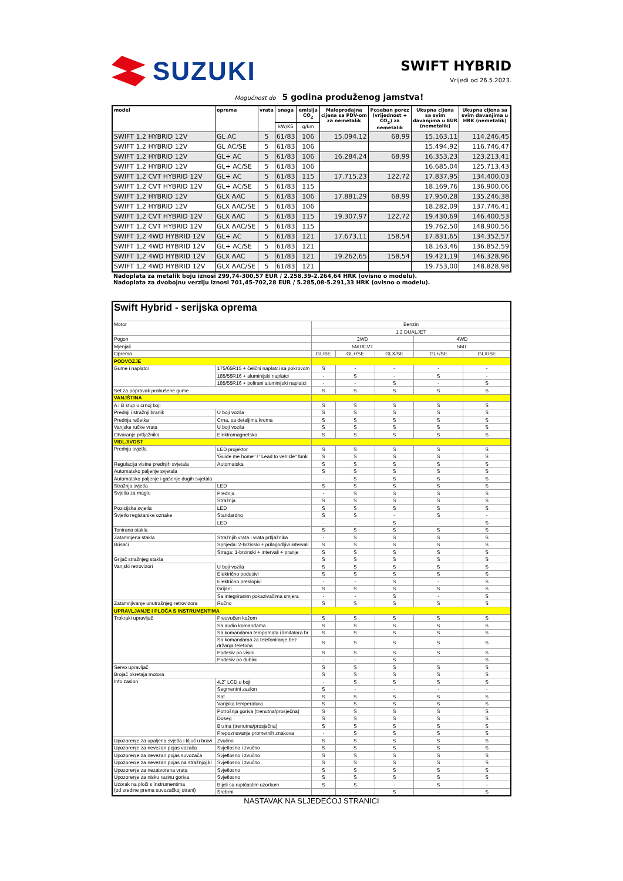SUZUKI
SWIFT HYBRID
Vrijedi od 26.5.2023.
Mogućnost do 5 godina produženog jamstva!
| model | oprema | vrata | snaga | emisija CO<sub>2</sub> | Maloprodajna cijena sa PDV-om za nemetalik | Poseban porez (vrijednost + CO<sub>2</sub>) za nemetalik | Ukupna cijena sa svim davanjima u EUR (nemetalik) | Ukupna cijena sa svim davanjima u HRK (nemetalik) |
| --- | --- | --- | --- | --- | --- | --- | --- | --- |
| | | | kW/KS | g/km | | | | |
| SWIFT 1,2 HYBRID 12V | GL AC | 5 | 61/83 | 106 | 15.094,12 | 68,99 | 15.163,11 | 114.246,45 |
| SWIFT 1,2 HYBRID 12V | GL AC/SE | 5 | 61/83 | 106 | | | 15.494,92 | 116.746,47 |
| SWIFT 1,2 HYBRID 12V | GL+ AC | 5 | 61/83 | 106 | 16.284,24 | 68,99 | 16.353,23 | 123.213,41 |
| SWIFT 1,2 HYBRID 12V | GL+ AC/SE | 5 | 61/83 | 106 | | | 16.685,04 | 125.713,43 |
| SWIFT 1,2 CVT HYBRID 12V | GL+ AC | 5 | 61/83 | 115 | 17.715,23 | 122,72 | 17.837,95 | 134.400,03 |
| SWIFT 1,2 CVT HYBRID 12V | GL+ AC/SE | 5 | 61/83 | 115 | | | 18.169,76 | 136.900,06 |
| SWIFT 1,2 HYBRID 12V | GLX AAC | 5 | 61/83 | 106 | 17.881,29 | 68,99 | 17.950,28 | 135.246,38 |
| SWIFT 1,2 HYBRID 12V | GLX AAC/SE | 5 | 61/83 | 106 | | | 18.282,09 | 137.746,41 |
| SWIFT 1,2 CVT HYBRID 12V | GLX AAC | 5 | 61/83 | 115 | 19.307,97 | 122,72 | 19.430,69 | 146.400,53 |
| SWIFT 1,2 CVT HYBRID 12V | GLX AAC/SE | 5 | 61/83 | 115 | | | 19.762,50 | 148.900,56 |
| SWIFT 1,2 4WD HYBRID 12V | GL+ AC | 5 | 61/83 | 121 | 17.673,11 | 158,54 | 17.831,65 | 134.352,57 |
| SWIFT 1,2 4WD HYBRID 12V | GL+ AC/SE | 5 | 61/83 | 121 | | | 18.163,46 | 136.852,59 |
| SWIFT 1,2 4WD HYBRID 12V | GLX AAC | 5 | 61/83 | 121 | 19.262,65 | 158,54 | 19.421,19 | 146.328,96 |
| SWIFT 1,2 4WD HYBRID 12V | GLX AAC/SE | 5 | 61/83 | 121 | | | 19.753,00 | 148.828,98 |
Nadoplata za metalik boju iznosi 299,74-300,57 EUR / 2.258,39-2.264,64 HRK (ovisno o modelu).
Nadoplata za dvobojnu verziju iznosi 701,45-702,28 EUR / 5.285,08-5.291,33 HRK (ovisno o modelu).
| Swift Hybrid - serijska oprema | | | | | | |
| Motor | | Benzin | | | | |
| | | 1.2 DUALJET | | | | |
| Pogon | | 2WD | | | 4WD | |
| Mjenjač | | 5MT/CVT | | | 5MT | |
| Oprema | | GL/SE | GL+/SE | GLX/SE | GL+/SE | GLX/SE |
| PODVOZJE | | | | | | |
| Gume i naplatci | 175/65R15 + čelični naplatci sa pokrovom | S | - | - | - | - |
| | 185/55R16 + aluminijski naplatci | - | S | - | S | - |
| | 185/55R16 + polirani aluminijski naplatci | - | - | S | - | S |
| Set za popravak probušene gume | | S | S | S | S | S |
| VANJŠTINA | | | | | | |
| A i B stup u crnoj boji | | S | S | S | S | S |
| Prednji i stražnji branik | U boji vozila | S | S | S | S | S |
| Prednja rešetka | Crna, sa detaljima kroma | S | S | S | S | S |
| Vanjske ručke vrata | U boji vozila | S | S | S | S | S |
| Otvaranje prtljažnika | Elektromagnetsko | S | S | S | S | S |
| VIDLJIVOST | | | | | | |
| Prednja svjetla | LED projektor | S | S | S | S | S |
| | 'Guide me home" / "Lead to vehicle" funk | S | S | S | S | S |
| Regulacija visine prednjih svjetala | Automatska | S | S | S | S | S |
| Automatsko paljenje svjetala | | S | S | S | S | S |
| Automatsko paljenje i gašenje dugih svjetala | | - | S | S | S | S |
| Stražnja svjetla | LED | S | S | S | S | S |
| Svjetla za maglu | Prednja | - | S | S | S | S |
| | Stražnja | S | S | S | S | S |
| Pozicijska svjetla | LED | S | S | S | S | S |
| Svjetlo registarske oznake | Standardno | S | S | - | S | - |
| | LED | - | - | S | - | S |
| Tonirana stakla | | S | S | S | S | S |
| Zatamnjena stakla | Stražnjih vrata i vrata prtljažnika | - | S | S | S | S |
| Brisači | Sprijeda: 2-brzinski + prilagodljivi intervali | S | S | S | S | S |
| | Straga: 1-brzinski + intervali + pranje | S | S | S | S | S |
| Grijač stražnjeg stakla | | S | S | S | S | S |
| Vanjski retrovizori | U boji vozila | S | S | S | S | S |
| | Električno podesivi | S | S | S | S | S |
| | Električno preklopivi | - | - | S | - | S |
| | Grijani | S | S | S | S | S |
| | Sa integriranim pokazivačima smjera | - | - | S | - | S |
| Zatamnjivanje unutrašnjeg retrovizora | Ručno | S | S | S | S | S |
| UPRAVLJANJE I PLOČA S INSTRUMENTIMA | | | | | | |
| Trokraki upravljač | Presvučen kožom | S | S | S | S | S |
| | Sa audio komandama | S | S | S | S | S |
| | Sa komandama tempomata i limitatora br | S | S | S | S | S |
| | Sa komandama za telefoniranje bez držanja telefona | S | S | S | S | S |
| | Podesiv po visini | S | S | S | S | S |
| | Podesiv po dubini | - | - | S | - | S |
| Servo upravljač | | S | S | S | S | S |
| Brojač okretaja motora | | S | S | S | S | S |
| Info zaslon | 4.2" LCD u boji | - | S | S | S | S |
| | Segmentni zaslon | S | - | - | - | - |
| | Sat | S | S | S | S | S |
| | Vanjska temperatura | S | S | S | S | S |
| | Potrošnja goriva (trenutna/prosječna) | S | S | S | S | S |
| | Doseg | S | S | S | S | S |
| | Brzina (trenutna/prosječna) | S | S | S | S | S |
| | Prepoznavanje prometnih znakova | - | S | S | S | S |
| Upozorenje za upaljena svjetla i ključ u bravi | Zvučno | S | S | S | S | S |
| Upozorenje za nevezan pojas vozača | Svjetlosno i zvučno | S | S | S | S | S |
| Upozorenje za nevezan pojas suvozača | Svjetlosno i zvučno | S | S | S | S | S |
| Upozorenje za nevezan pojas na stražnjoj kl | Svjetlosno i zvučno | S | S | S | S | S |
| Upozorenje za nezatvorena vrata | Svjetlosno | S | S | S | S | S |
| Upozorenje za nisku razinu goriva | Svjetlosno | S | S | S | S | S |
| Uzorak na ploči s instrumentima (od sredine prema suvozačkoj strani) | Bijeli sa rupičastim uzorkom | S | S | - | S | - |
| | Srebrni | - | - | S | - | S |
NASTAVAK NA SLJEDEĆOJ STRANICI